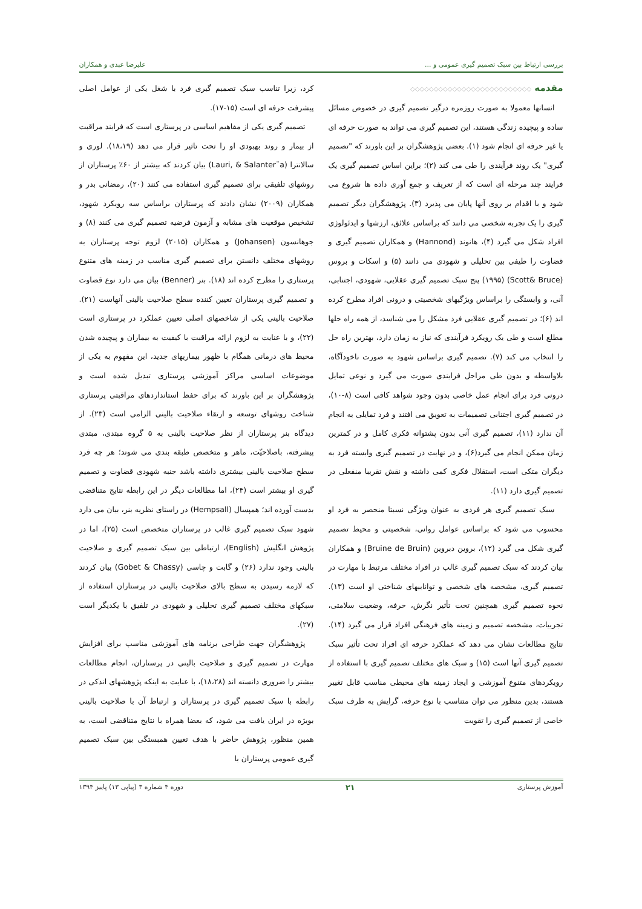بررسی ارتباط بین سبک تصمیم گیری عمومی و ... علیرضا عبدی و همکاران
مقدمه ◇◇◇◇◇◇◇◇◇◇◇◇◇◇◇◇◇◇◇◇◇◇◇◇◇◇
انسانها معمولا به صورت روزمره درگیر تصمیم گیری در خصوص مسائل ساده و پیچیده زندگی هستند، این تصمیم گیری می تواند به صورت حرفه ای یا غیر حرفه ای انجام شود (۱). بعضی پژوهشگران بر این باورند که "تصمیم گیری" یک روند فرآیندی را طی می کند (۲)؛ براین اساس تصمیم گیری یک فرایند چند مرحله ای است که از تعریف و جمع آوری داده ها شروع می شود و با اقدام بر روی آنها پایان می پذیرد (۳). پژوهشگران دیگر تصمیم گیری را یک تجربه شخصی می دانند که براساس علائق، ارزشها و ایدئولوژی افراد شکل می گیرد (۴)، هانوند (Hannond) و همکاران تصمیم گیری و قضاوت را طیفی بین تحلیلی و شهودی می دانند (۵) و اسکات و بروس (Scott& Bruce) (۱۹۹۵) پنج سبک تصمیم گیری عقلایی، شهودی، اجتنابی، آنی، و وابستگی را براساس ویژگیهای شخصیتی و درونی افراد مطرح کرده اند (۶)؛ در تصمیم گیری عقلایی فرد مشکل را می شناسد، از همه راه حلها مطلع است و طی یک رویکرد فرآیندی که نیاز به زمان دارد، بهترین راه حل را انتخاب می کند (۷). تصمیم گیری براساس شهود به صورت ناخودآگاه، بلاواسطه و بدون طی مراحل فرایندی صورت می گیرد و نوعی تمایل درونی فرد برای انجام عمل خاصی بدون وجود شواهد کافی است (۸-۱۰)، در تصمیم گیری اجتنابی تصمیمات به تعویق می افتند و فرد تمایلی به انجام آن ندارد (۱۱)، تصمیم گیری آنی بدون پشتوانه فکری کامل و در کمترین زمان ممکن انجام می گیرد(۶)، و در نهایت در تصمیم گیری وابسته فرد به دیگران متکی است، استقلال فکری کمی داشته و نقش تقریبا منفعلی در تصمیم گیری دارد (۱۱).
سبک تصمیم گیری هر فردی به عنوان ویژگی نسبتا منحصر به فرد او محسوب می شود که براساس عوامل روانی، شخصیتی و محیط تصمیم گیری شکل می گیرد (۱۲)، بروین دبروین (Bruine de Bruin) و همکاران بیان کردند که سبک تصمیم گیری غالب در افراد مختلف مرتبط با مهارت در تصمیم گیری، مشخصه های شخصی و تواناییهای شناختی او است (۱۳). نحوه تصمیم گیری همچنین تحت تأثیر نگرش، حرفه، وضعیت سلامتی، تجربیات، مشخصه تصمیم و زمینه های فرهنگی افراد قرار می گیرد (۱۴). نتایج مطالعات نشان می دهد که عملکرد حرفه ای افراد تحت تأثیر سبک تصمیم گیری آنها است (۱۵) و سبک های مختلف تصمیم گیری با استفاده از رویکردهای متنوع آموزشی و ایجاد زمینه های محیطی مناسب قابل تغییر هستند، بدین منظور می توان متناسب با نوع حرفه، گرایش به طرف سبک خاصی از تصمیم گیری را تقویت
کرد، زیرا تناسب سبک تصمیم گیری فرد با شغل یکی از عوامل اصلی پیشرفت حرفه ای است (۱۵-۱۷).
تصمیم گیری یکی از مفاهیم اساسی در پرستاری است که فرایند مراقبت از بیمار و روند بهبودی او را تحت تاثیر قرار می دهد (۱۸،۱۹). لوری و سالانترا (Lauri, & Salanter¨a) بیان کردند که بیشتر از ۶۰٪ پرستاران از روشهای تلفیقی برای تصمیم گیری استفاده می کنند (۲۰)، رمضانی بدر و همکاران (۲۰۰۹) نشان دادند که پرستاران براساس سه رویکرد شهود، تشخیص موقعیت های مشابه و آزمون فرضیه تصمیم گیری می کنند (۸) و جوهانسون (Johansen) و همکاران (۲۰۱۵) لزوم توجه پرستاران به روشهای مختلف دانستن برای تصمیم گیری مناسب در زمینه های متنوع پرستاری را مطرح کرده اند (۱۸). بنر (Benner) بیان می دارد نوع قضاوت و تصمیم گیری پرستاران تعیین کننده سطح صلاحیت بالینی آنهاست (۲۱). صلاحیت بالینی یکی از شاخصهای اصلی تعیین عملکرد در پرستاری است (۲۲)، و با عنایت به لزوم ارائه مراقبت با کیفیت به بیماران و پیچیده شدن محیط های درمانی همگام با ظهور بیماریهای جدید، این مفهوم به یکی از موضوعات اساسی مراکز آموزشی پرستاری تبدیل شده است و پژوهشگران بر این باورند که برای حفظ استانداردهای مراقبتی پرستاری شناخت روشهای توسعه و ارتقاء صلاحیت بالینی الزامی است (۲۳). از دیدگاه بنر پرستاران از نظر صلاحیت بالینی به ۵ گروه مبتدی، مبتدی پیشرفته، باصلاحیّت، ماهر و متخصص طبقه بندی می شوند؛ هر چه فرد سطح صلاحیت بالینی بیشتری داشته باشد جنبه شهودی قضاوت و تصمیم گیری او بیشتر است (۲۴)، اما مطالعات دیگر در این رابطه نتایج متناقضی بدست آورده اند؛ همپسال (Hempsall) در راستای نظریه بنر، بیان می دارد شهود سبک تصمیم گیری غالب در پرستاران متخصص است (۲۵)، اما در پژوهش انگلیش (English)، ارتباطی بین سبک تصمیم گیری و صلاحیت بالینی وجود ندارد (۲۶) و گابت و چاسی (Gobet & Chassy) بیان کردند که لازمه رسیدن به سطح بالای صلاحیت بالینی در پرستاران استفاده از سبکهای مختلف تصمیم گیری تحلیلی و شهودی در تلفیق با یکدیگر است (۲۷).
پژوهشگران جهت طراحی برنامه های آموزشی مناسب برای افزایش مهارت در تصمیم گیری و صلاحیت بالینی در پرستاران، انجام مطالعات بیشتر را ضروری دانسته اند (۱۸،۲۸)، با عنایت به اینکه پژوهشهای اندکی در رابطه با سبک تصمیم گیری در پرستاران و ارتباط آن با صلاحیت بالینی بویژه در ایران یافت می شود، که بعضا همراه با نتایج متناقضی است، به همین منظور، پژوهش حاضر با هدف تعیین همبستگی بین سبک تصمیم گیری عمومی پرستاران با
آموزش پرستاری ۲۱ دوره ۴ شماره ۳ (پیاپی ۱۳) پاییز ۱۳۹۴